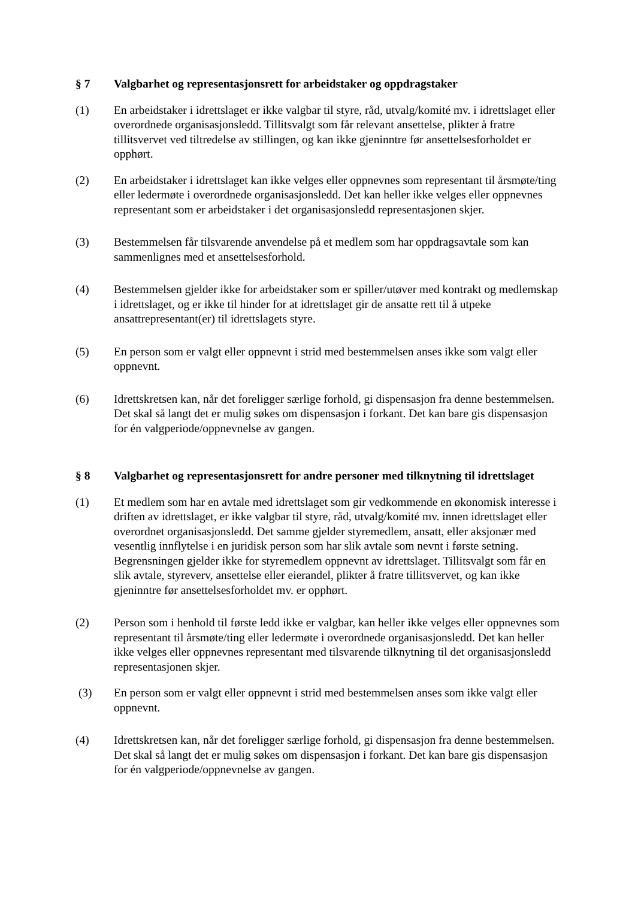§ 7 Valgbarhet og representasjonsrett for arbeidstaker og oppdragstaker
(1) En arbeidstaker i idrettslaget er ikke valgbar til styre, råd, utvalg/komité mv. i idrettslaget eller overordnede organisasjonsledd. Tillitsvalgt som får relevant ansettelse, plikter å fratre tillitsvervet ved tiltredelse av stillingen, og kan ikke gjeninntre før ansettelsesforholdet er opphørt.
(2) En arbeidstaker i idrettslaget kan ikke velges eller oppnevnes som representant til årsmøte/ting eller ledermøte i overordnede organisasjonsledd. Det kan heller ikke velges eller oppnevnes representant som er arbeidstaker i det organisasjonsledd representasjonen skjer.
(3) Bestemmelsen får tilsvarende anvendelse på et medlem som har oppdragsavtale som kan sammenlignes med et ansettelsesforhold.
(4) Bestemmelsen gjelder ikke for arbeidstaker som er spiller/utøver med kontrakt og medlemskap i idrettslaget, og er ikke til hinder for at idrettslaget gir de ansatte rett til å utpeke ansattrepresentant(er) til idrettslagets styre.
(5) En person som er valgt eller oppnevnt i strid med bestemmelsen anses ikke som valgt eller oppnevnt.
(6) Idrettskretsen kan, når det foreligger særlige forhold, gi dispensasjon fra denne bestemmelsen. Det skal så langt det er mulig søkes om dispensasjon i forkant. Det kan bare gis dispensasjon for én valgperiode/oppnevnelse av gangen.
§ 8 Valgbarhet og representasjonsrett for andre personer med tilknytning til idrettslaget
(1) Et medlem som har en avtale med idrettslaget som gir vedkommende en økonomisk interesse i driften av idrettslaget, er ikke valgbar til styre, råd, utvalg/komité mv. innen idrettslaget eller overordnet organisasjonsledd. Det samme gjelder styremedlem, ansatt, eller aksjonær med vesentlig innflytelse i en juridisk person som har slik avtale som nevnt i første setning. Begrensningen gjelder ikke for styremedlem oppnevnt av idrettslaget. Tillitsvalgt som får en slik avtale, styreverv, ansettelse eller eierandel, plikter å fratre tillitsvervet, og kan ikke gjeninntre før ansettelsesforholdet mv. er opphørt.
(2) Person som i henhold til første ledd ikke er valgbar, kan heller ikke velges eller oppnevnes som representant til årsmøte/ting eller ledermøte i overordnede organisasjonsledd. Det kan heller ikke velges eller oppnevnes representant med tilsvarende tilknytning til det organisasjonsledd representasjonen skjer.
(3) En person som er valgt eller oppnevnt i strid med bestemmelsen anses som ikke valgt eller oppnevnt.
(4) Idrettskretsen kan, når det foreligger særlige forhold, gi dispensasjon fra denne bestemmelsen. Det skal så langt det er mulig søkes om dispensasjon i forkant. Det kan bare gis dispensasjon for én valgperiode/oppnevnelse av gangen.